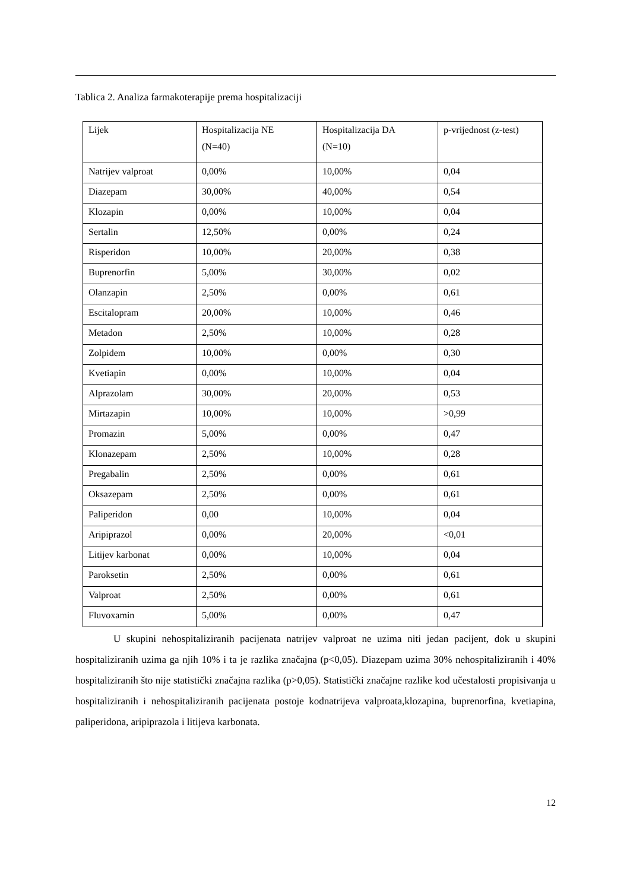Tablica 2. Analiza farmakoterapije prema hospitalizaciji
| Lijek | Hospitalizacija NE (N=40) | Hospitalizacija DA (N=10) | p-vrijednost (z-test) |
| Natrijev valproat | 0,00% | 10,00% | 0,04 |
| Diazepam | 30,00% | 40,00% | 0,54 |
| Klozapin | 0,00% | 10,00% | 0,04 |
| Sertalin | 12,50% | 0,00% | 0,24 |
| Risperidon | 10,00% | 20,00% | 0,38 |
| Buprenorfin | 5,00% | 30,00% | 0,02 |
| Olanzapin | 2,50% | 0,00% | 0,61 |
| Escitalopram | 20,00% | 10,00% | 0,46 |
| Metadon | 2,50% | 10,00% | 0,28 |
| Zolpidem | 10,00% | 0,00% | 0,30 |
| Kvetiapin | 0,00% | 10,00% | 0,04 |
| Alprazolam | 30,00% | 20,00% | 0,53 |
| Mirtazapin | 10,00% | 10,00% | >0,99 |
| Promazin | 5,00% | 0,00% | 0,47 |
| Klonazepam | 2,50% | 10,00% | 0,28 |
| Pregabalin | 2,50% | 0,00% | 0,61 |
| Oksazepam | 2,50% | 0,00% | 0,61 |
| Paliperidon | 0,00 | 10,00% | 0,04 |
| Aripiprazol | 0,00% | 20,00% | <0,01 |
| Litijev karbonat | 0,00% | 10,00% | 0,04 |
| Paroksetin | 2,50% | 0,00% | 0,61 |
| Valproat | 2,50% | 0,00% | 0,61 |
| Fluvoxamin | 5,00% | 0,00% | 0,47 |
U skupini nehospitaliziranih pacijenata natrijev valproat ne uzima niti jedan pacijent, dok u skupini hospitaliziranih uzima ga njih 10% i ta je razlika značajna (p<0,05). Diazepam uzima 30% nehospitaliziranih i 40% hospitaliziranih što nije statistički značajna razlika (p>0,05). Statistički značajne razlike kod učestalosti propisivanja u hospitaliziranih i nehospitaliziranih pacijenata postoje kodnatrijeva valproata,klozapina, buprenorfina, kvetiapina, paliperidona, aripiprazola i litijeva karbonata.
12